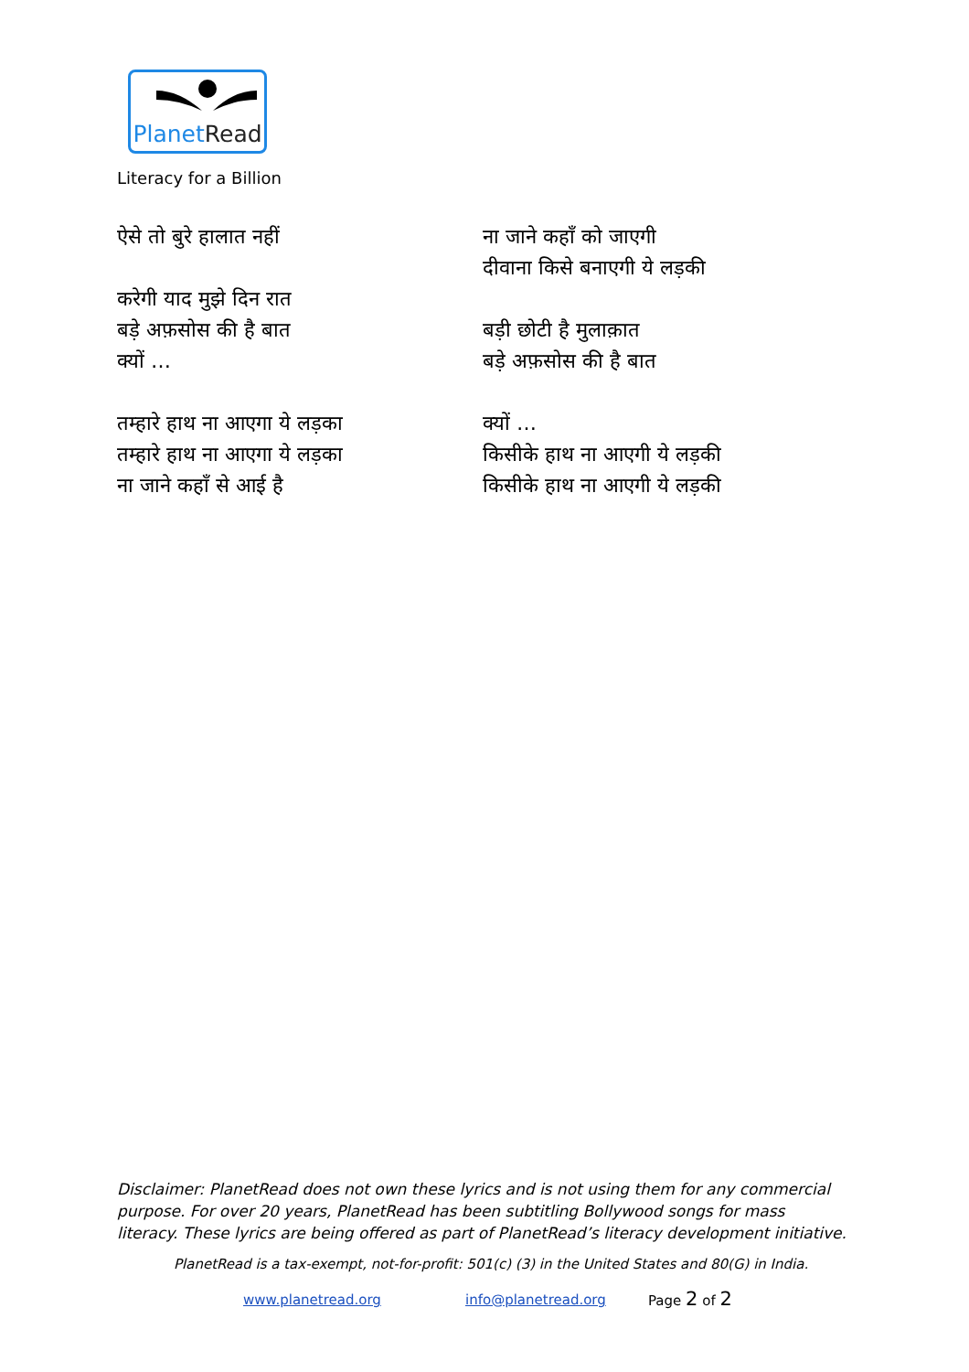PlanetRead
Literacy for a Billion
ऐसे तो बुरे हालात नहीं
करेगी याद मुझे दिन रात
बड़े अफ़सोस की है बात
क्यों …
तम्हारे हाथ ना आएगा ये लड़का
तम्हारे हाथ ना आएगा ये लड़का
ना जाने कहाँ से आई है
ना जाने कहाँ को जाएगी
दीवाना किसे बनाएगी ये लड़की
बड़ी छोटी है मुलाक़ात
बड़े अफ़सोस की है बात
क्यों …
किसीके हाथ ना आएगी ये लड़की
किसीके हाथ ना आएगी ये लड़की
Disclaimer: PlanetRead does not own these lyrics and is not using them for any commercial purpose. For over 20 years, PlanetRead has been subtitling Bollywood songs for mass literacy. These lyrics are being offered as part of PlanetRead’s literacy development initiative.
PlanetRead is a tax-exempt, not-for-profit: 501(c) (3) in the United States and 80(G) in India.
www.planetread.org info@planetread.org Page 2 of 2